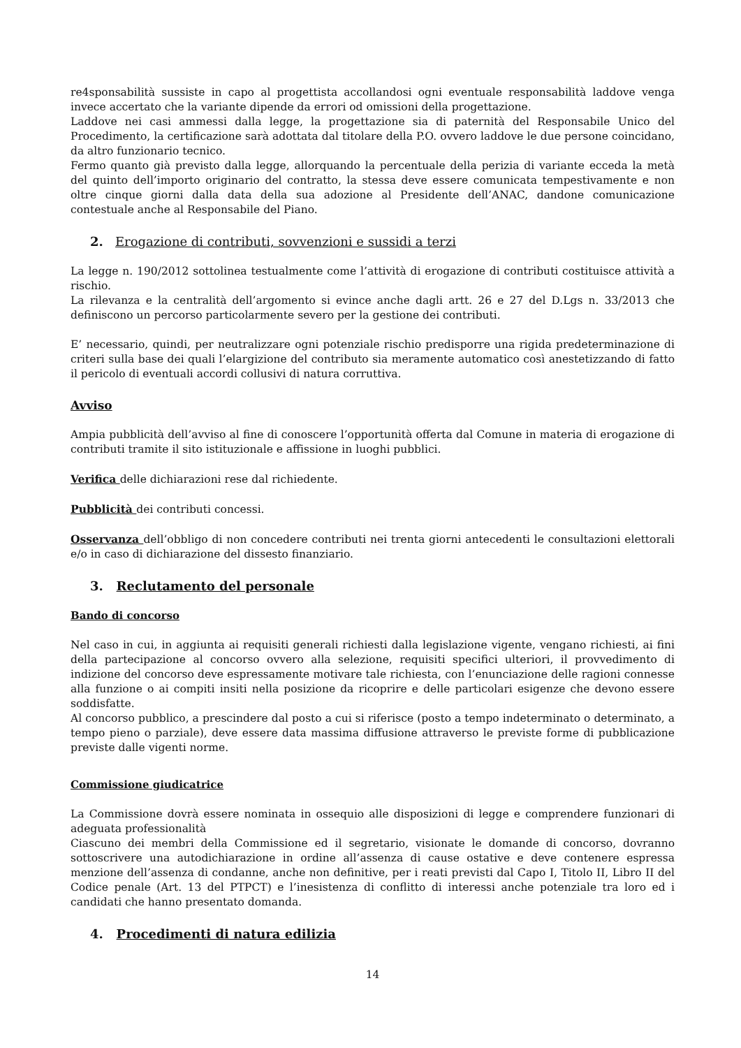re4sponsabilità sussiste in capo al progettista accollandosi ogni eventuale responsabilità laddove venga invece accertato che la variante dipende da errori od omissioni della progettazione.
Laddove nei casi ammessi dalla legge, la progettazione sia di paternità del Responsabile Unico del Procedimento, la certificazione sarà adottata dal titolare della P.O. ovvero laddove le due persone coincidano, da altro funzionario tecnico.
Fermo quanto già previsto dalla legge, allorquando la percentuale della perizia di variante ecceda la metà del quinto dell’importo originario del contratto, la stessa deve essere comunicata tempestivamente e non oltre cinque giorni dalla data della sua adozione al Presidente dell’ANAC, dandone comunicazione contestuale anche al Responsabile del Piano.
2. Erogazione di contributi, sovvenzioni e sussidi a terzi
La legge n. 190/2012 sottolinea testualmente come l’attività di erogazione di contributi costituisce attività a rischio.
La rilevanza e la centralità dell’argomento si evince anche dagli artt. 26 e 27 del D.Lgs n. 33/2013 che definiscono un percorso particolarmente severo per la gestione dei contributi.
E’ necessario, quindi, per neutralizzare ogni potenziale rischio predisporre una rigida predeterminazione di criteri sulla base dei quali l’elargizione del contributo sia meramente automatico così anestetizzando di fatto il pericolo di eventuali accordi collusivi di natura corruttiva.
Avviso
Ampia pubblicità dell’avviso al fine di conoscere l’opportunità offerta dal Comune in materia di erogazione di contributi tramite il sito istituzionale e affissione in luoghi pubblici.
Verifica delle dichiarazioni rese dal richiedente.
Pubblicità dei contributi concessi.
Osservanza dell’obbligo di non concedere contributi nei trenta giorni antecedenti le consultazioni elettorali e/o in caso di dichiarazione del dissesto finanziario.
3. Reclutamento del personale
Bando di concorso
Nel caso in cui, in aggiunta ai requisiti generali richiesti dalla legislazione vigente, vengano richiesti, ai fini della partecipazione al concorso ovvero alla selezione, requisiti specifici ulteriori, il provvedimento di indizione del concorso deve espressamente motivare tale richiesta, con l’enunciazione delle ragioni connesse alla funzione o ai compiti insiti nella posizione da ricoprire e delle particolari esigenze che devono essere soddisfatte.
Al concorso pubblico, a prescindere dal posto a cui si riferisce (posto a tempo indeterminato o determinato, a tempo pieno o parziale), deve essere data massima diffusione attraverso le previste forme di pubblicazione previste dalle vigenti norme.
Commissione giudicatrice
La Commissione dovrà essere nominata in ossequio alle disposizioni di legge e comprendere funzionari di adeguata professionalità
Ciascuno dei membri della Commissione ed il segretario, visionate le domande di concorso, dovranno sottoscrivere una autodichiarazione in ordine all’assenza di cause ostative e deve contenere espressa menzione dell’assenza di condanne, anche non definitive, per i reati previsti dal Capo I, Titolo II, Libro II del Codice penale (Art. 13 del PTPCT) e l’inesistenza di conflitto di interessi anche potenziale tra loro ed i candidati che hanno presentato domanda.
4. Procedimenti di natura edilizia
14